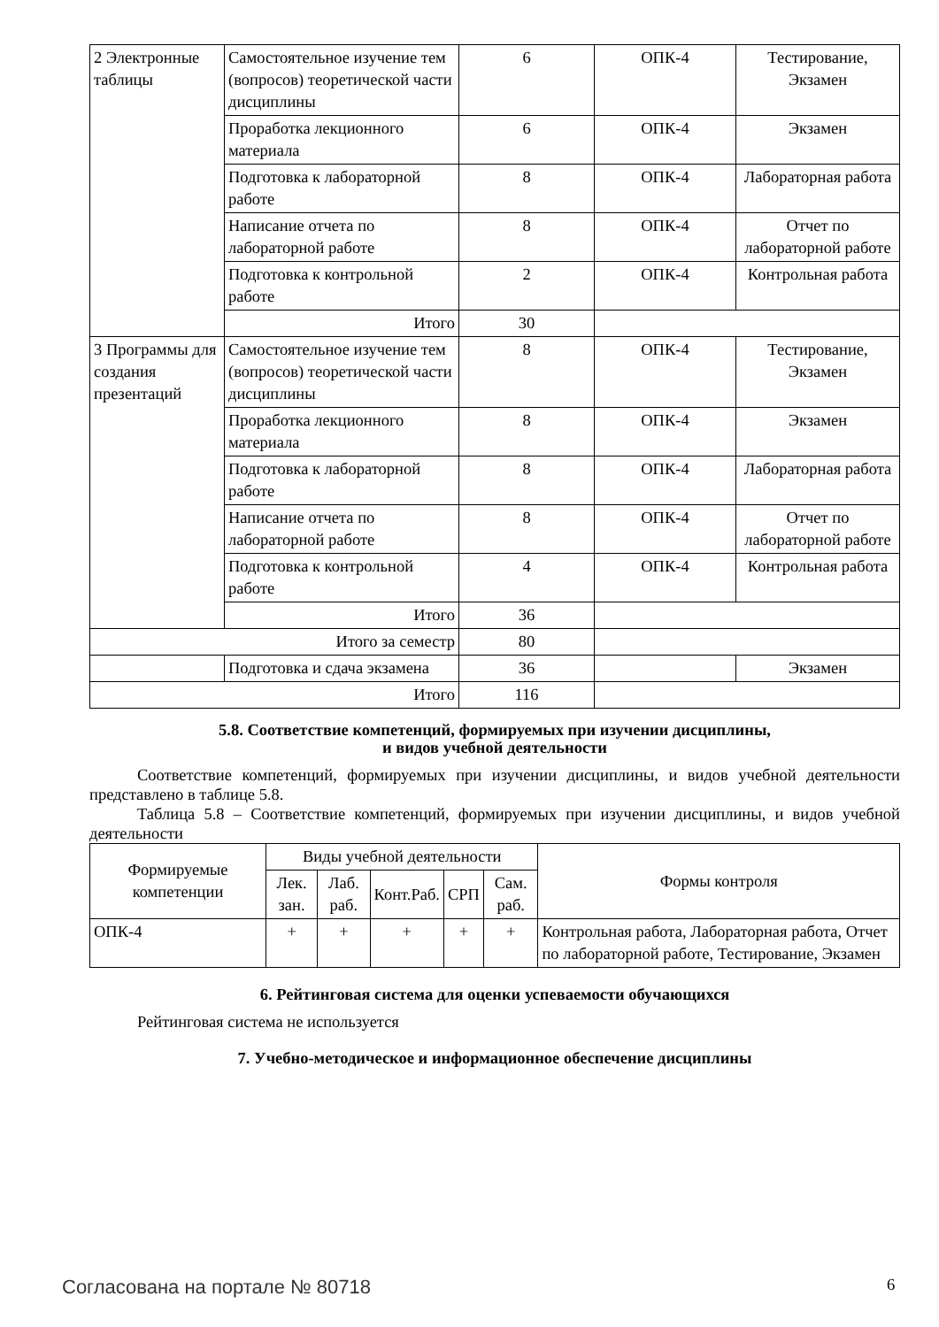| 2 Электронные таблицы | Самостоятельное изучение тем (вопросов) теоретической части дисциплины | 6 | ОПК-4 | Тестирование, Экзамен |
| | Проработка лекционного материала | 6 | ОПК-4 | Экзамен |
| | Подготовка к лабораторной работе | 8 | ОПК-4 | Лабораторная работа |
| | Написание отчета по лабораторной работе | 8 | ОПК-4 | Отчет по лабораторной работе |
| | Подготовка к контрольной работе | 2 | ОПК-4 | Контрольная работа |
| | Итого | 30 | | |
| 3 Программы для создания презентаций | Самостоятельное изучение тем (вопросов) теоретической части дисциплины | 8 | ОПК-4 | Тестирование, Экзамен |
| | Проработка лекционного материала | 8 | ОПК-4 | Экзамен |
| | Подготовка к лабораторной работе | 8 | ОПК-4 | Лабораторная работа |
| | Написание отчета по лабораторной работе | 8 | ОПК-4 | Отчет по лабораторной работе |
| | Подготовка к контрольной работе | 4 | ОПК-4 | Контрольная работа |
| | Итого | 36 | | |
| Итого за семестр | | 80 | | |
| | Подготовка и сдача экзамена | 36 | | Экзамен |
| Итого | | 116 | | |
5.8. Соответствие компетенций, формируемых при изучении дисциплины,
и видов учебной деятельности
Соответствие компетенций, формируемых при изучении дисциплины, и видов учебной деятельности представлено в таблице 5.8.
Таблица 5.8 – Соответствие компетенций, формируемых при изучении дисциплины, и видов учебной деятельности
| Формируемые компетенции | Виды учебной деятельности | | | | | Формы контроля |
| --- | --- | --- | --- | --- | --- | --- |
| | Лек. зан. | Лаб. раб. | Конт.Раб. | СРП | Сам. раб. | |
| ОПК-4 | + | + | + | + | + | Контрольная работа, Лабораторная работа, Отчет по лабораторной работе, Тестирование, Экзамен |
6. Рейтинговая система для оценки успеваемости обучающихся
Рейтинговая система не используется
7. Учебно-методическое и информационное обеспечение дисциплины
Согласована на портале № 80718 6